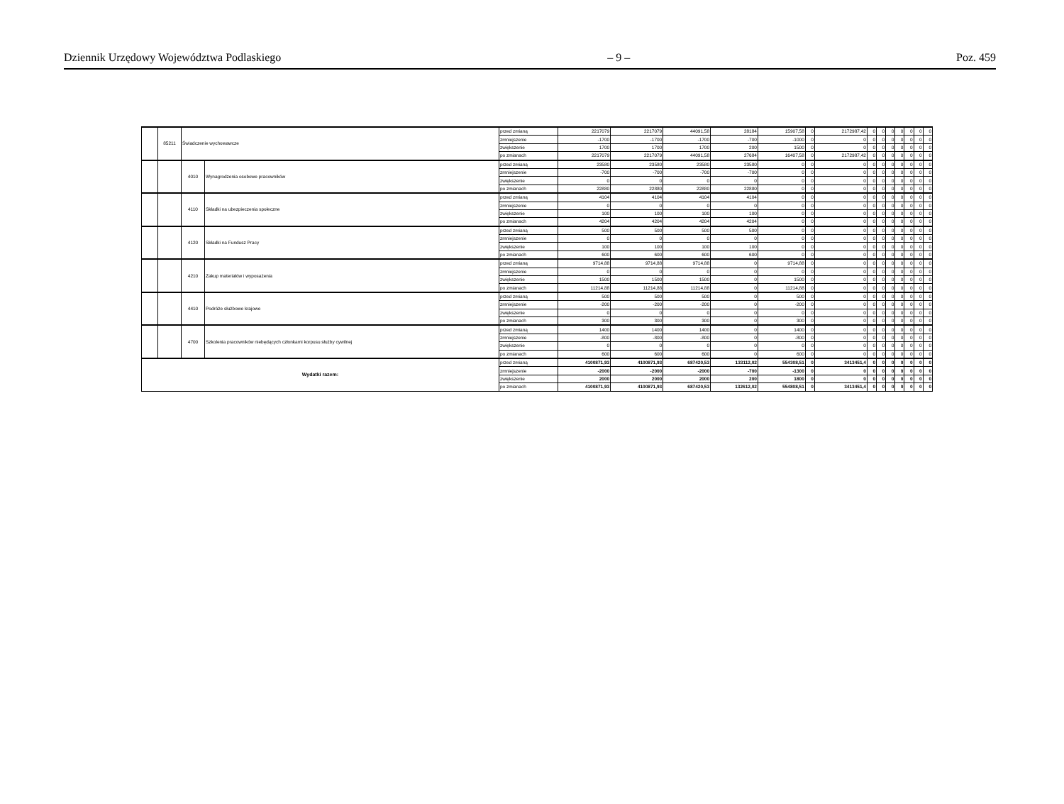Dziennik Urzędowy Województwa Podlaskiego – 9 – Poz. 459
| | 85211 | Świadczenie wychowawcze | | przed zmianą | 2217079 | 2217079 | 44091,58 | 28184 | 15907,58 | 0 | 2172987,42 | 0 | 0 | 0 | 0 | 0 | 0 | 0 |
| | | | | zmniejszenie | -1700 | -1700 | -1700 | -700 | -1000 | 0 | 0 | 0 | 0 | 0 | 0 | 0 | 0 | 0 |
| | | | | zwiększenie | 1700 | 1700 | 1700 | 200 | 1500 | 0 | 0 | 0 | 0 | 0 | 0 | 0 | 0 | 0 |
| | | | | po zmianach | 2217079 | 2217079 | 44091,58 | 27684 | 16407,58 | 0 | 2172987,42 | 0 | 0 | 0 | 0 | 0 | 0 | 0 |
| | | 4010 | Wynagrodzenia osobowe pracowników | przed zmianą | 23580 | 23580 | 23580 | 23580 | 0 | 0 | 0 | 0 | 0 | 0 | 0 | 0 | 0 | 0 |
| | | | | zmniejszenie | -700 | -700 | -700 | -700 | 0 | 0 | 0 | 0 | 0 | 0 | 0 | 0 | 0 | 0 |
| | | | | zwiększenie | 0 | 0 | 0 | 0 | 0 | 0 | 0 | 0 | 0 | 0 | 0 | 0 | 0 | 0 |
| | | | | po zmianach | 22880 | 22880 | 22880 | 22880 | 0 | 0 | 0 | 0 | 0 | 0 | 0 | 0 | 0 | 0 |
| | | 4110 | Składki na ubezpieczenia społeczne | przed zmianą | 4104 | 4104 | 4104 | 4104 | 0 | 0 | 0 | 0 | 0 | 0 | 0 | 0 | 0 | 0 |
| | | | | zmniejszenie | 0 | 0 | 0 | 0 | 0 | 0 | 0 | 0 | 0 | 0 | 0 | 0 | 0 | 0 |
| | | | | zwiększenie | 100 | 100 | 100 | 100 | 0 | 0 | 0 | 0 | 0 | 0 | 0 | 0 | 0 | 0 |
| | | | | po zmianach | 4204 | 4204 | 4204 | 4204 | 0 | 0 | 0 | 0 | 0 | 0 | 0 | 0 | 0 | 0 |
| | | 4120 | Składki na Fundusz Pracy | przed zmianą | 500 | 500 | 500 | 500 | 0 | 0 | 0 | 0 | 0 | 0 | 0 | 0 | 0 | 0 |
| | | | | zmniejszenie | 0 | 0 | 0 | 0 | 0 | 0 | 0 | 0 | 0 | 0 | 0 | 0 | 0 | 0 |
| | | | | zwiększenie | 100 | 100 | 100 | 100 | 0 | 0 | 0 | 0 | 0 | 0 | 0 | 0 | 0 | 0 |
| | | | | po zmianach | 600 | 600 | 600 | 600 | 0 | 0 | 0 | 0 | 0 | 0 | 0 | 0 | 0 | 0 |
| | | 4210 | Zakup materiałów i wyposażenia | przed zmianą | 9714,88 | 9714,88 | 9714,88 | 0 | 9714,88 | 0 | 0 | 0 | 0 | 0 | 0 | 0 | 0 | 0 |
| | | | | zmniejszenie | 0 | 0 | 0 | 0 | 0 | 0 | 0 | 0 | 0 | 0 | 0 | 0 | 0 | 0 |
| | | | | zwiększenie | 1500 | 1500 | 1500 | 0 | 1500 | 0 | 0 | 0 | 0 | 0 | 0 | 0 | 0 | 0 |
| | | | | po zmianach | 11214,88 | 11214,88 | 11214,88 | 0 | 11214,88 | 0 | 0 | 0 | 0 | 0 | 0 | 0 | 0 | 0 |
| | | 4410 | Podróże służbowe krajowe | przed zmianą | 500 | 500 | 500 | 0 | 500 | 0 | 0 | 0 | 0 | 0 | 0 | 0 | 0 | 0 |
| | | | | zmniejszenie | -200 | -200 | -200 | 0 | -200 | 0 | 0 | 0 | 0 | 0 | 0 | 0 | 0 | 0 |
| | | | | zwiększenie | 0 | 0 | 0 | 0 | 0 | 0 | 0 | 0 | 0 | 0 | 0 | 0 | 0 | 0 |
| | | | | po zmianach | 300 | 300 | 300 | 0 | 300 | 0 | 0 | 0 | 0 | 0 | 0 | 0 | 0 | 0 |
| | | 4700 | Szkolenia pracowników niebędących członkami korpusu służby cywilnej | przed zmianą | 1400 | 1400 | 1400 | 0 | 1400 | 0 | 0 | 0 | 0 | 0 | 0 | 0 | 0 | 0 |
| | | | | zmniejszenie | -800 | -800 | -800 | 0 | -800 | 0 | 0 | 0 | 0 | 0 | 0 | 0 | 0 | 0 |
| | | | | zwiększenie | 0 | 0 | 0 | 0 | 0 | 0 | 0 | 0 | 0 | 0 | 0 | 0 | 0 | 0 |
| | | | | po zmianach | 600 | 600 | 600 | 0 | 600 | 0 | 0 | 0 | 0 | 0 | 0 | 0 | 0 | 0 |
| Wydatki razem: | | | | przed zmianą | 4100871,93 | 4100871,93 | 687420,53 | 133112,02 | 554308,51 | 0 | 3413451,4 | 0 | 0 | 0 | 0 | 0 | 0 | 0 |
| | | | | zmniejszenie | -2000 | -2000 | -2000 | -700 | -1300 | 0 | 0 | 0 | 0 | 0 | 0 | 0 | 0 | 0 |
| | | | | zwiększenie | 2000 | 2000 | 2000 | 200 | 1800 | 0 | 0 | 0 | 0 | 0 | 0 | 0 | 0 | 0 |
| | | | | po zmianach | 4100871,93 | 4100871,93 | 687420,53 | 132612,02 | 554808,51 | 0 | 3413451,4 | 0 | 0 | 0 | 0 | 0 | 0 | 0 |